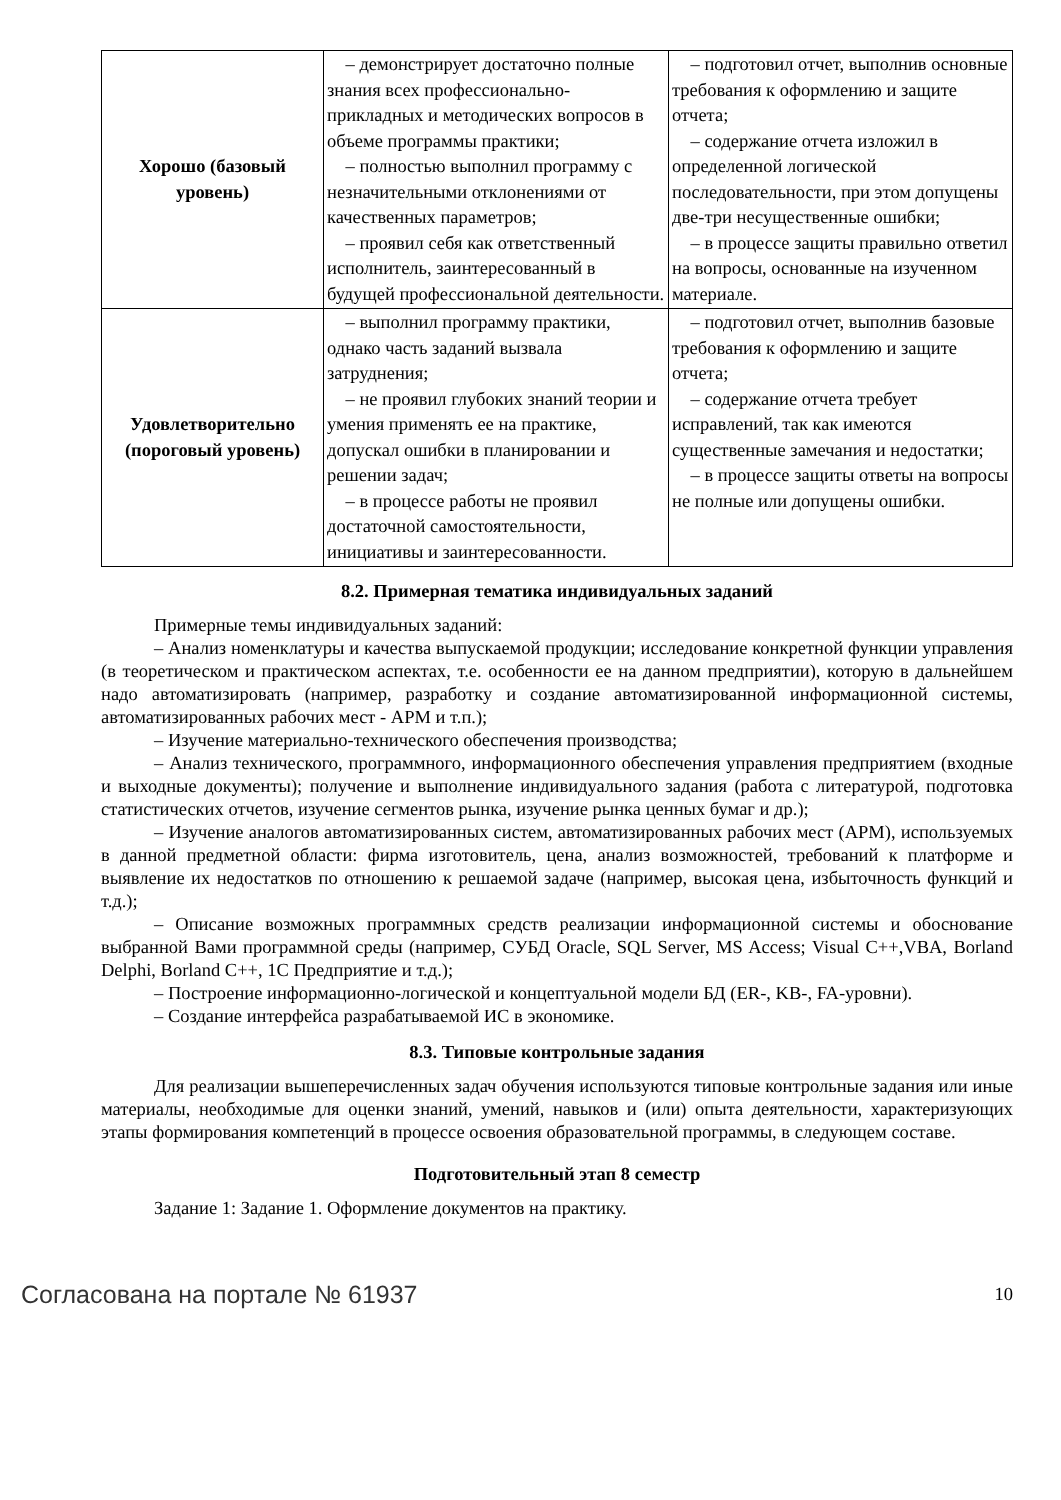| Хорошо (базовый уровень) | – демонстрирует достаточно полные знания всех профессионально-прикладных и методических вопросов в объеме программы практики; – полностью выполнил программу с незначительными отклонениями от качественных параметров; – проявил себя как ответственный исполнитель, заинтересованный в будущей профессиональной деятельности. | – подготовил отчет, выполнив основные требования к оформлению и защите отчета; – содержание отчета изложил в определенной логической последовательности, при этом допущены две-три несущественные ошибки; – в процессе защиты правильно ответил на вопросы, основанные на изученном материале. |
| Удовлетворительно (пороговый уровень) | – выполнил программу практики, однако часть заданий вызвала затруднения; – не проявил глубоких знаний теории и умения применять ее на практике, допускал ошибки в планировании и решении задач; – в процессе работы не проявил достаточной самостоятельности, инициативы и заинтересованности. | – подготовил отчет, выполнив базовые требования к оформлению и защите отчета; – содержание отчета требует исправлений, так как имеются существенные замечания и недостатки; – в процессе защиты ответы на вопросы не полные или допущены ошибки. |
8.2. Примерная тематика индивидуальных заданий
Примерные темы индивидуальных заданий:
– Анализ номенклатуры и качества выпускаемой продукции; исследование конкретной функции управления (в теоретическом и практическом аспектах, т.е. особенности ее на данном предприятии), которую в дальнейшем надо автоматизировать (например, разработку и создание автоматизированной информационной системы, автоматизированных рабочих мест - АРМ и т.п.);
– Изучение материально-технического обеспечения производства;
– Анализ технического, программного, информационного обеспечения управления предприятием (входные и выходные документы); получение и выполнение индивидуального задания (работа с литературой, подготовка статистических отчетов, изучение сегментов рынка, изучение рынка ценных бумаг и др.);
– Изучение аналогов автоматизированных систем, автоматизированных рабочих мест (АРМ), используемых в данной предметной области: фирма изготовитель, цена, анализ возможностей, требований к платформе и выявление их недостатков по отношению к решаемой задаче (например, высокая цена, избыточность функций и т.д.);
– Описание возможных программных средств реализации информационной системы и обоснование выбранной Вами программной среды (например, СУБД Oracle, SQL Server, MS Access; Visual C++,VBA, Borland Delphi, Borland C++, 1C Предприятие и т.д.);
– Построение информационно-логической и концептуальной модели БД (ER-, KB-, FA-уровни).
– Создание интерфейса разрабатываемой ИС в экономике.
8.3. Типовые контрольные задания
Для реализации вышеперечисленных задач обучения используются типовые контрольные задания или иные материалы, необходимые для оценки знаний, умений, навыков и (или) опыта деятельности, характеризующих этапы формирования компетенций в процессе освоения образовательной программы, в следующем составе.
Подготовительный этап 8 семестр
Задание 1: Задание 1. Оформление документов на практику.
Согласована на портале № 61937 10